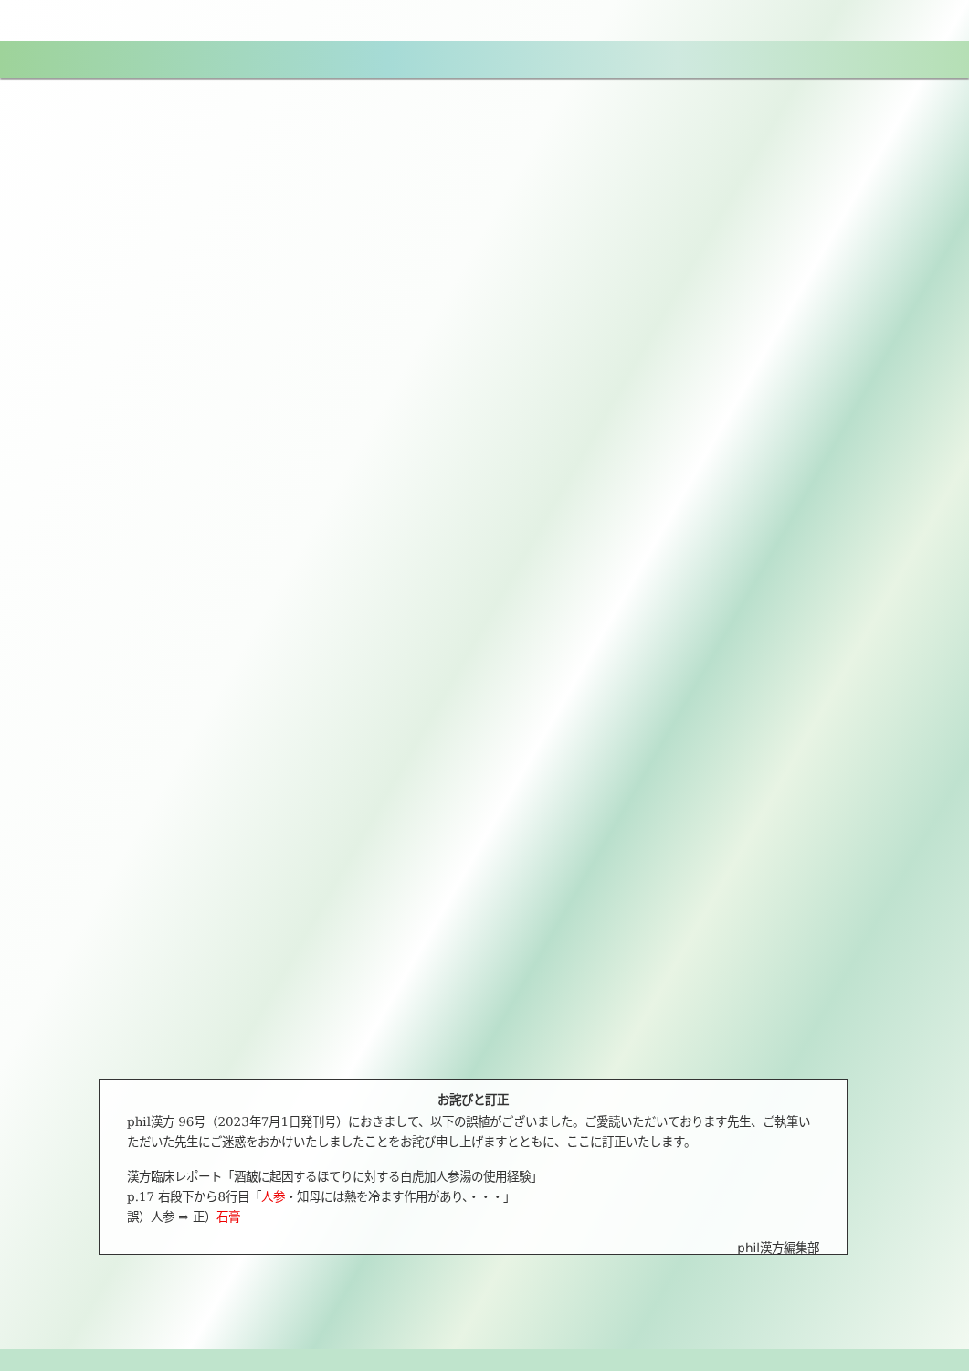お詫びと訂正
phil漢方 96号（2023年7月1日発刊号）におきまして、以下の誤植がございました。ご愛読いただいております先生、ご執筆いただいた先生にご迷惑をおかけいたしましたことをお詫び申し上げますとともに、ここに訂正いたします。
漢方臨床レポート「酒皶に起因するほてりに対する白虎加人参湯の使用経験」
p.17 右段下から8行目「人参・知母には熱を冷ます作用があり、・・・」
誤）人参 ⇒ 正）石膏
phil漢方編集部